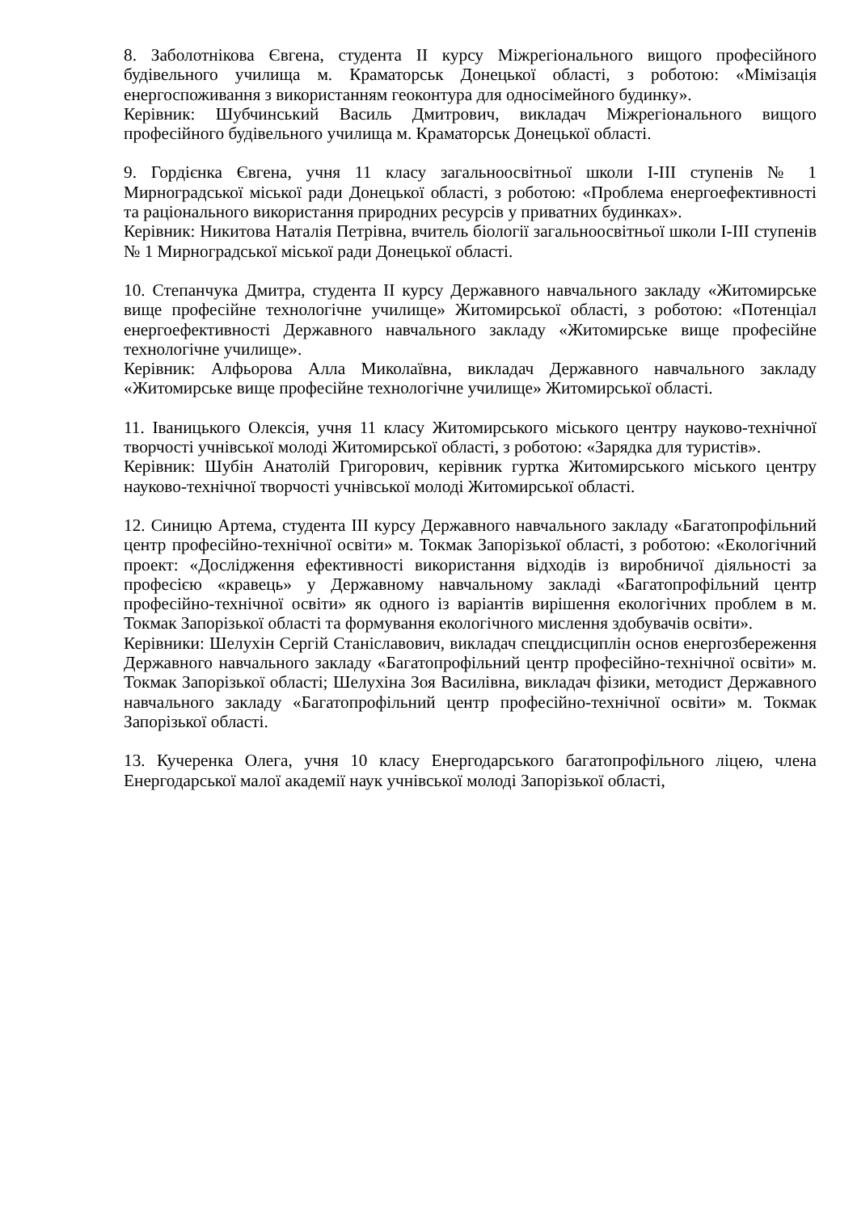8. Заболотнікова Євгена, студента ІІ курсу Міжрегіонального вищого професійного будівельного училища м. Краматорськ Донецької області, з роботою: «Мімізація енергоспоживання з використанням геоконтура для односімейного будинку».
Керівник: Шубчинський Василь Дмитрович, викладач Міжрегіонального вищого професійного будівельного училища м. Краматорськ Донецької області.
9. Гордієнка Євгена, учня 11 класу загальноосвітньої школи І-ІІІ ступенів № 1 Мирноградської міської ради Донецької області, з роботою: «Проблема енергоефективності та раціонального використання природних ресурсів у приватних будинках».
Керівник: Никитова Наталія Петрівна, вчитель біології загальноосвітньої школи І-ІІІ ступенів № 1 Мирноградської міської ради Донецької області.
10. Степанчука Дмитра, студента ІІ курсу Державного навчального закладу «Житомирське вище професійне технологічне училище» Житомирської області, з роботою: «Потенціал енергоефективності Державного навчального закладу «Житомирське вище професійне технологічне училище».
Керівник: Алфьорова Алла Миколаївна, викладач Державного навчального закладу «Житомирське вище професійне технологічне училище» Житомирської області.
11. Іваницького Олексія, учня 11 класу Житомирського міського центру науково-технічної творчості учнівської молоді Житомирської області, з роботою: «Зарядка для туристів».
Керівник: Шубін Анатолій Григорович, керівник гуртка Житомирського міського центру науково-технічної творчості учнівської молоді Житомирської області.
12. Синицю Артема, студента ІІІ курсу Державного навчального закладу «Багатопрофільний центр професійно-технічної освіти» м. Токмак Запорізької області, з роботою: «Екологічний проект: «Дослідження ефективності використання відходів із виробничої діяльності за професією «кравець» у Державному навчальному закладі «Багатопрофільний центр професійно-технічної освіти» як одного із варіантів вирішення екологічних проблем в м. Токмак Запорізької області та формування екологічного мислення здобувачів освіти».
Керівники: Шелухін Сергій Станіславович, викладач спецдисциплін основ енергозбереження Державного навчального закладу «Багатопрофільний центр професійно-технічної освіти» м. Токмак Запорізької області; Шелухіна Зоя Василівна, викладач фізики, методист Державного навчального закладу «Багатопрофільний центр професійно-технічної освіти» м. Токмак Запорізької області.
13. Кучеренка Олега, учня 10 класу Енергодарського багатопрофільного ліцею, члена Енергодарської малої академії наук учнівської молоді Запорізької області,